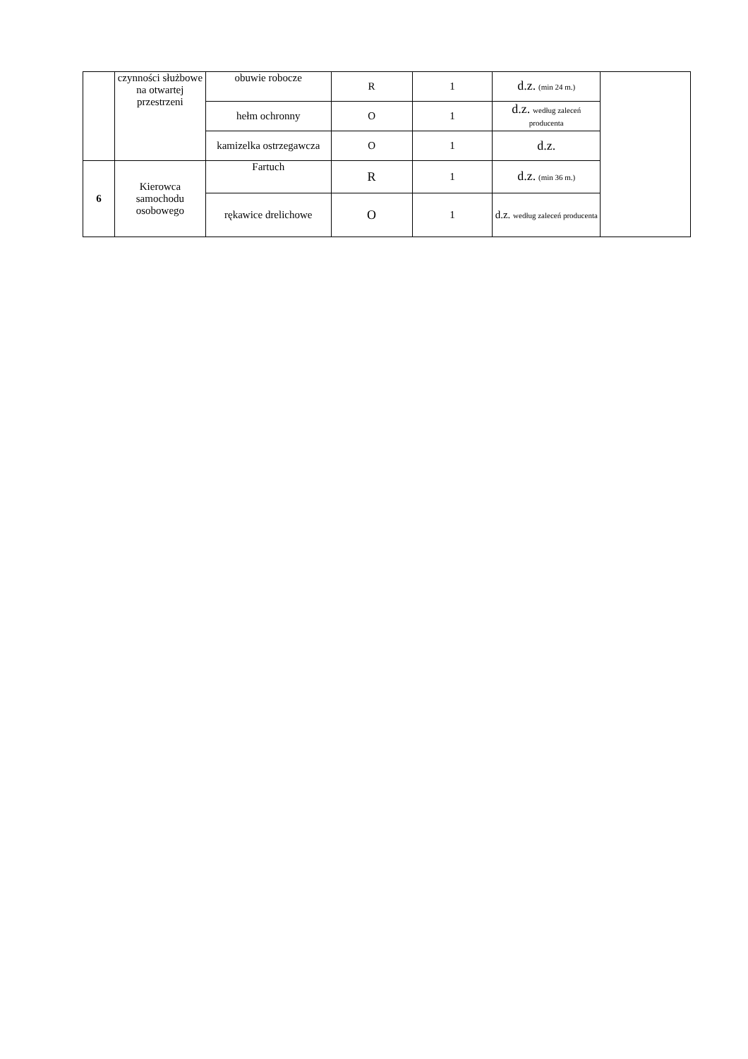| | czynności służbowe na otwartej przestrzeni | obuwie robocze | R | 1 | d.z. (min 24 m.) | |
| | | hełm ochronny | O | 1 | d.z. według zaleceń producenta | |
| | | kamizelka ostrzegawcza | O | 1 | d.z. | |
| 6 | Kierowca samochodu osobowego | Fartuch | R | 1 | d.z. (min 36 m.) | |
| | | rękawice drelichowe | O | 1 | d.z. według zaleceń producenta | |